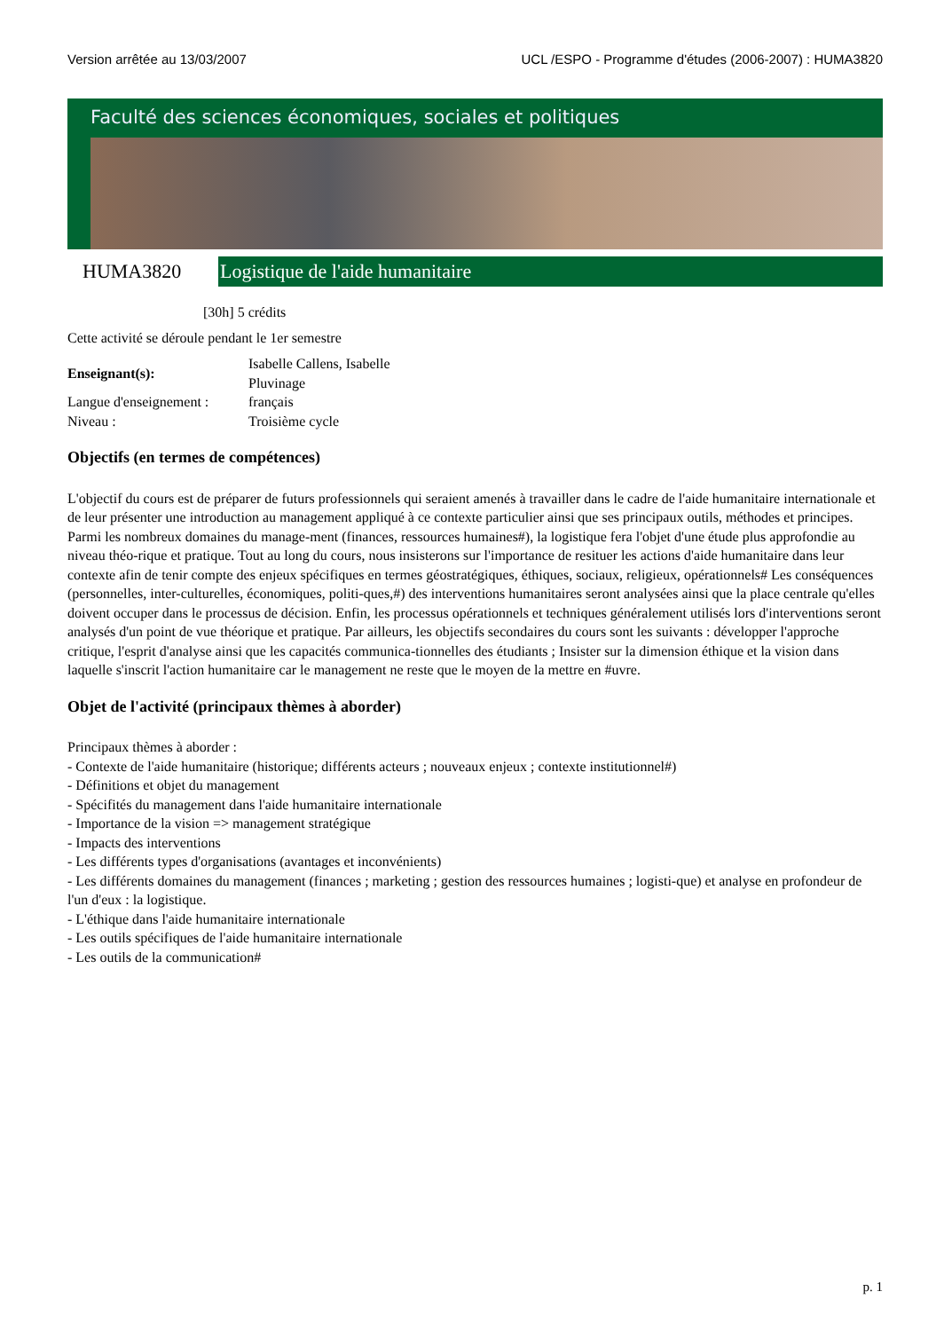Version arrêtée au 13/03/2007 UCL /ESPO - Programme d'études (2006-2007) : HUMA3820
Faculté des sciences économiques, sociales et politiques
HUMA3820
Logistique de l'aide humanitaire
[30h] 5 crédits
Cette activité se déroule pendant le 1er semestre
| Enseignant(s): | Isabelle Callens, Isabelle Pluvinage |
| Langue d'enseignement : | français |
| Niveau : | Troisième cycle |
Objectifs (en termes de compétences)
L'objectif du cours est de préparer de futurs professionnels qui seraient amenés à travailler dans le cadre de l'aide humanitaire internationale et de leur présenter une introduction au management appliqué à ce contexte particulier ainsi que ses principaux outils, méthodes et principes. Parmi les nombreux domaines du manage-ment (finances, ressources humaines#), la logistique fera l'objet d'une étude plus approfondie au niveau théo-rique et pratique. Tout au long du cours, nous insisterons sur l'importance de resituer les actions d'aide humanitaire dans leur contexte afin de tenir compte des enjeux spécifiques en termes géostratégiques, éthiques, sociaux, religieux, opérationnels# Les conséquences (personnelles, inter-culturelles, économiques, politi-ques,#) des interventions humanitaires seront analysées ainsi que la place centrale qu'elles doivent occuper dans le processus de décision. Enfin, les processus opérationnels et techniques généralement utilisés lors d'interventions seront analysés d'un point de vue théorique et pratique. Par ailleurs, les objectifs secondaires du cours sont les suivants : développer l'approche critique, l'esprit d'analyse ainsi que les capacités communica-tionnelles des étudiants ; Insister sur la dimension éthique et la vision dans laquelle s'inscrit l'action humanitaire car le management ne reste que le moyen de la mettre en #uvre.
Objet de l'activité (principaux thèmes à aborder)
Principaux thèmes à aborder :
- Contexte de l'aide humanitaire (historique; différents acteurs ; nouveaux enjeux ; contexte institutionnel#)
- Définitions et objet du management
- Spécifités du management dans l'aide humanitaire internationale
- Importance de la vision => management stratégique
- Impacts des interventions
- Les différents types d'organisations (avantages et inconvénients)
- Les différents domaines du management (finances ; marketing ; gestion des ressources humaines ; logisti-que) et analyse en profondeur de l'un d'eux : la logistique.
- L'éthique dans l'aide humanitaire internationale
- Les outils spécifiques de l'aide humanitaire internationale
- Les outils de la communication#
p. 1